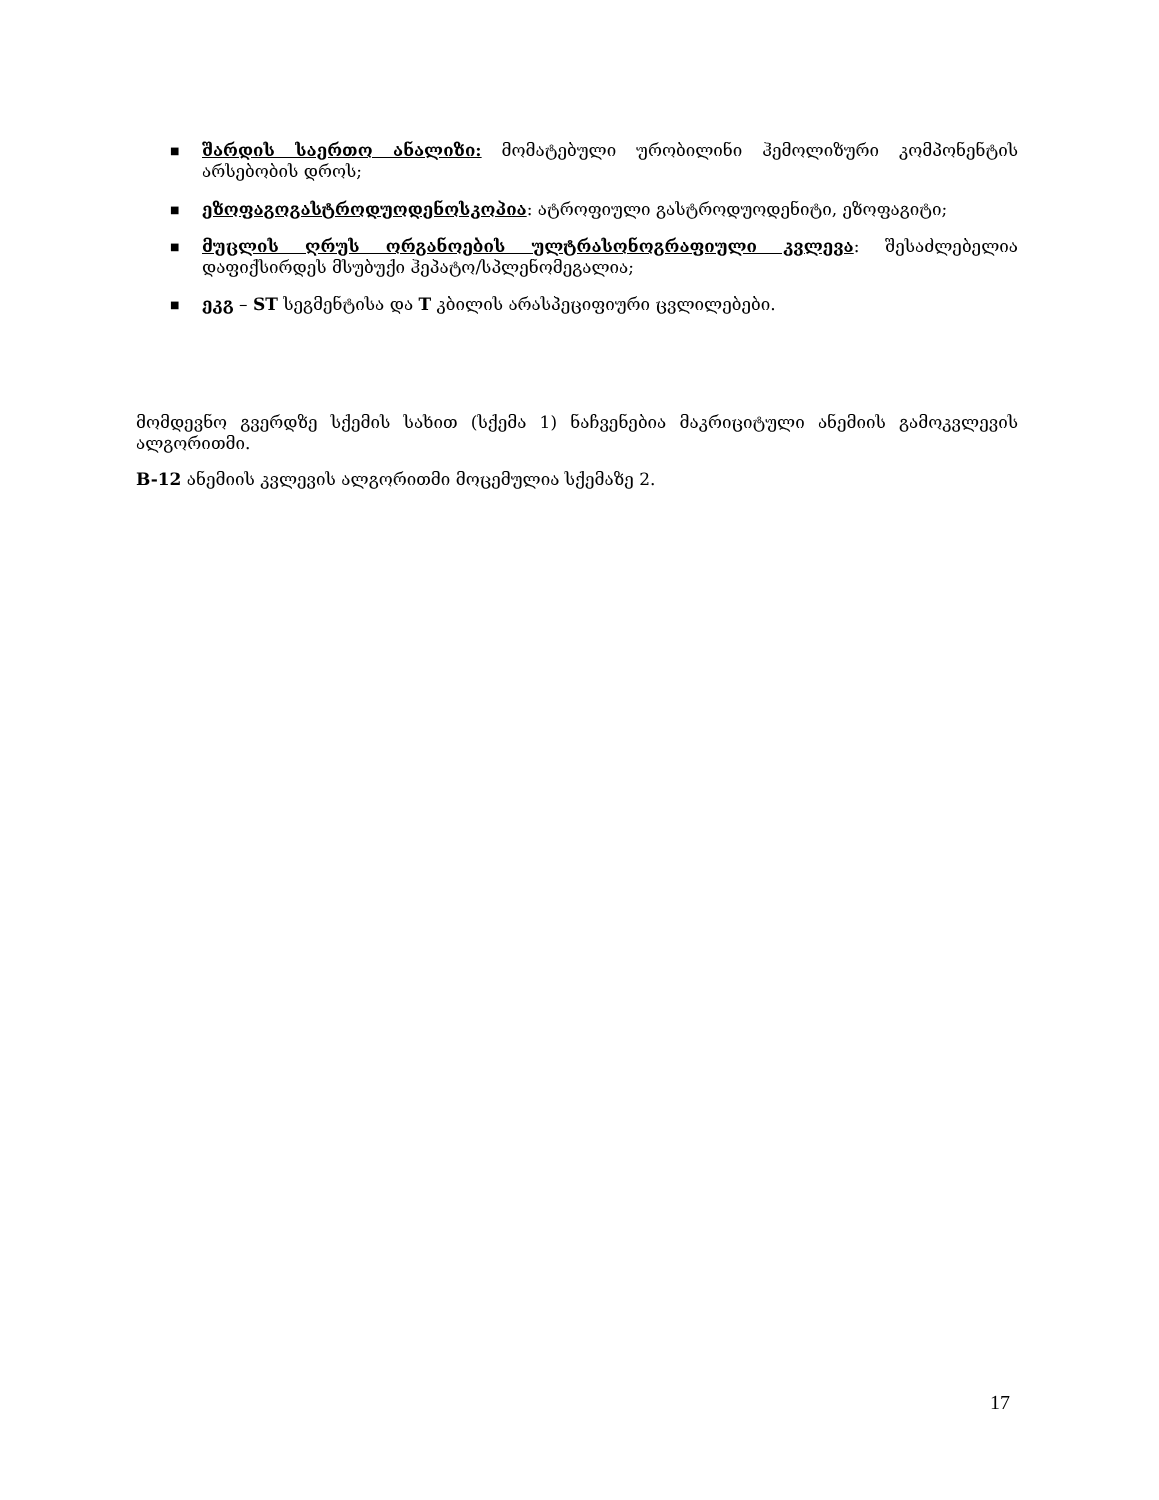■ შარდის საერთო ანალიზი: მომატებული ურობილინი ჰემოლიზური კომპონენტის არსებობის დროს;
■ ეზოფაგოგასტროდუოდენოსკოპია: ატროფიული გასტროდუოდენიტი, ეზოფაგიტი;
■ მუცლის ღრუს ორგანოების ულტრასონოგრაფიული კვლევა: შესაძლებელია დაფიქსირდეს მსუბუქი ჰეპატო/სპლენომეგალია;
■ ეკგ – ST სეგმენტისა და T კბილის არასპეციფიური ცვლილებები.
მომდევნო გვერდზე სქემის სახით (სქემა 1) ნაჩვენებია მაკრიციტული ანემიის გამოკვლევის ალგორითმი.
B-12 ანემიის კვლევის ალგორითმი მოცემულია სქემაზე 2.
17